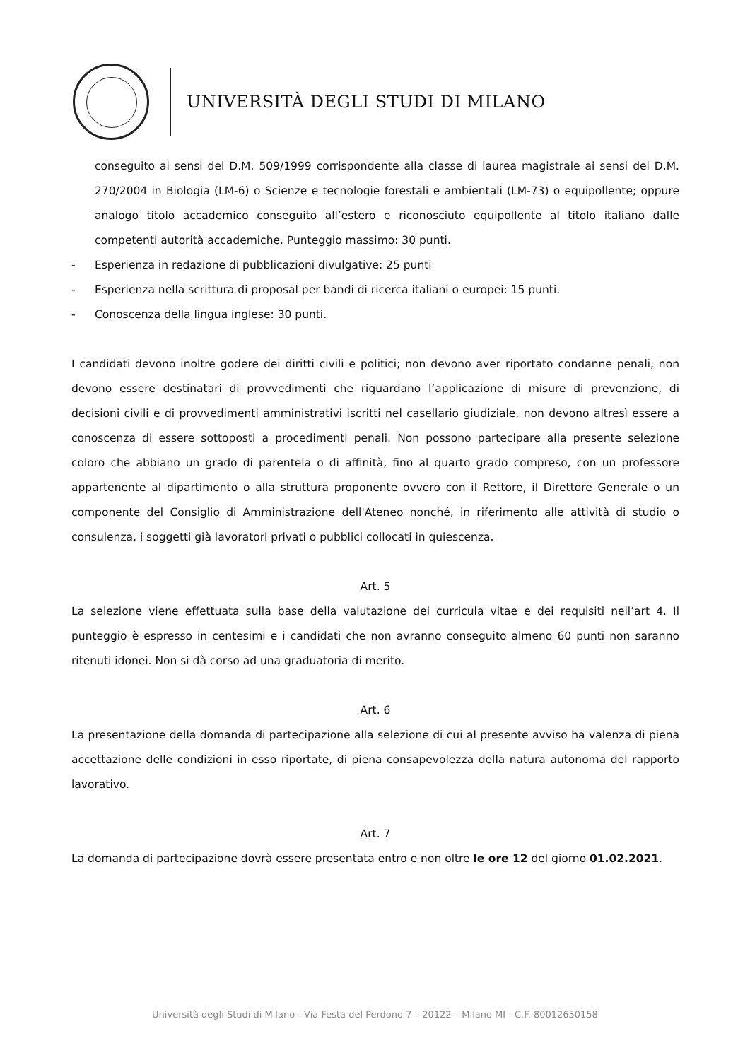UNIVERSITÀ DEGLI STUDI DI MILANO
conseguito ai sensi del D.M. 509/1999 corrispondente alla classe di laurea magistrale ai sensi del D.M. 270/2004 in Biologia (LM-6) o Scienze e tecnologie forestali e ambientali (LM-73) o equipollente; oppure analogo titolo accademico conseguito all’estero e riconosciuto equipollente al titolo italiano dalle competenti autorità accademiche. Punteggio massimo: 30 punti.
- Esperienza in redazione di pubblicazioni divulgative: 25 punti
- Esperienza nella scrittura di proposal per bandi di ricerca italiani o europei: 15 punti.
- Conoscenza della lingua inglese: 30 punti.
I candidati devono inoltre godere dei diritti civili e politici; non devono aver riportato condanne penali, non devono essere destinatari di provvedimenti che riguardano l’applicazione di misure di prevenzione, di decisioni civili e di provvedimenti amministrativi iscritti nel casellario giudiziale, non devono altresì essere a conoscenza di essere sottoposti a procedimenti penali. Non possono partecipare alla presente selezione coloro che abbiano un grado di parentela o di affinità, fino al quarto grado compreso, con un professore appartenente al dipartimento o alla struttura proponente ovvero con il Rettore, il Direttore Generale o un componente del Consiglio di Amministrazione dell'Ateneo nonché, in riferimento alle attività di studio o consulenza, i soggetti già lavoratori privati o pubblici collocati in quiescenza.
Art. 5
La selezione viene effettuata sulla base della valutazione dei curricula vitae e dei requisiti nell’art 4. Il punteggio è espresso in centesimi e i candidati che non avranno conseguito almeno 60 punti non saranno ritenuti idonei. Non si dà corso ad una graduatoria di merito.
Art. 6
La presentazione della domanda di partecipazione alla selezione di cui al presente avviso ha valenza di piena accettazione delle condizioni in esso riportate, di piena consapevolezza della natura autonoma del rapporto lavorativo.
Art. 7
La domanda di partecipazione dovrà essere presentata entro e non oltre le ore 12 del giorno 01.02.2021.
Università degli Studi di Milano - Via Festa del Perdono 7 – 20122 – Milano MI - C.F. 80012650158